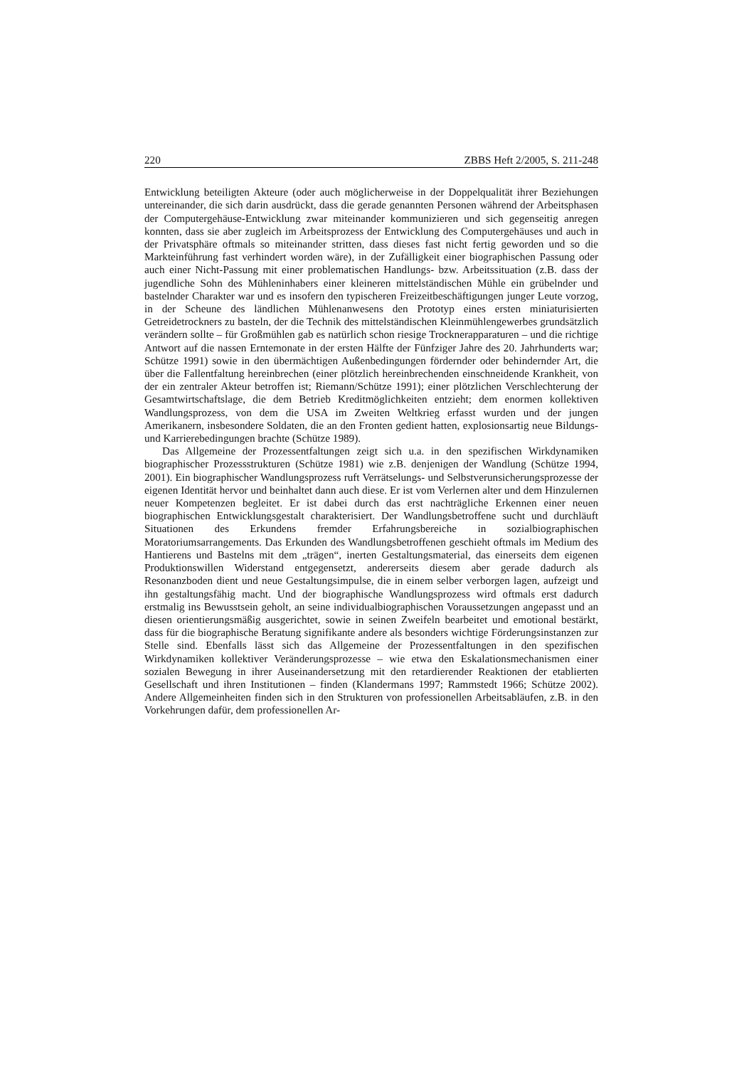220 ZBBS Heft 2/2005, S. 211-248
Entwicklung beteiligten Akteure (oder auch möglicherweise in der Doppelqualität ihrer Beziehungen untereinander, die sich darin ausdrückt, dass die gerade genannten Personen während der Arbeitsphasen der Computergehäuse-Entwicklung zwar miteinander kommunizieren und sich gegenseitig anregen konnten, dass sie aber zugleich im Arbeitsprozess der Entwicklung des Computergehäuses und auch in der Privatsphäre oftmals so miteinander stritten, dass dieses fast nicht fertig geworden und so die Markteinführung fast verhindert worden wäre), in der Zufälligkeit einer biographischen Passung oder auch einer Nicht-Passung mit einer problematischen Handlungs- bzw. Arbeitssituation (z.B. dass der jugendliche Sohn des Mühleninhabers einer kleineren mittelständischen Mühle ein grübelnder und bastelnder Charakter war und es insofern den typischeren Freizeitbeschäftigungen junger Leute vorzog, in der Scheune des ländlichen Mühlenanwesens den Prototyp eines ersten miniaturisierten Getreidetrockners zu basteln, der die Technik des mittelständischen Kleinmühlengewerbes grundsätzlich verändern sollte – für Großmühlen gab es natürlich schon riesige Trocknerapparaturen – und die richtige Antwort auf die nassen Erntemonate in der ersten Hälfte der Fünfziger Jahre des 20. Jahrhunderts war; Schütze 1991) sowie in den übermächtigen Außenbedingungen fördernder oder behindernder Art, die über die Fallentfaltung hereinbrechen (einer plötzlich hereinbrechenden einschneidende Krankheit, von der ein zentraler Akteur betroffen ist; Riemann/Schütze 1991); einer plötzlichen Verschlechterung der Gesamtwirtschaftslage, die dem Betrieb Kreditmöglichkeiten entzieht; dem enormen kollektiven Wandlungsprozess, von dem die USA im Zweiten Weltkrieg erfasst wurden und der jungen Amerikanern, insbesondere Soldaten, die an den Fronten gedient hatten, explosionsartig neue Bildungs- und Karrierebedingungen brachte (Schütze 1989).
Das Allgemeine der Prozessentfaltungen zeigt sich u.a. in den spezifischen Wirkdynamiken biographischer Prozessstrukturen (Schütze 1981) wie z.B. denjenigen der Wandlung (Schütze 1994, 2001). Ein biographischer Wandlungsprozess ruft Verrätselungs- und Selbstverunsicherungsprozesse der eigenen Identität hervor und beinhaltet dann auch diese. Er ist vom Verlernen alter und dem Hinzulernen neuer Kompetenzen begleitet. Er ist dabei durch das erst nachträgliche Erkennen einer neuen biographischen Entwicklungsgestalt charakterisiert. Der Wandlungsbetroffene sucht und durchläuft Situationen des Erkundens fremder Erfahrungsbereiche in sozialbiographischen Moratoriumsarrangements. Das Erkunden des Wandlungsbetroffenen geschieht oftmals im Medium des Hantierens und Bastelns mit dem „trägen“, inerten Gestaltungsmaterial, das einerseits dem eigenen Produktionswillen Widerstand entgegensetzt, andererseits diesem aber gerade dadurch als Resonanzboden dient und neue Gestaltungsimpulse, die in einem selber verborgen lagen, aufzeigt und ihn gestaltungsfähig macht. Und der biographische Wandlungsprozess wird oftmals erst dadurch erstmalig ins Bewusstsein geholt, an seine individualbiographischen Voraussetzungen angepasst und an diesen orientierungsmäßig ausgerichtet, sowie in seinen Zweifeln bearbeitet und emotional bestärkt, dass für die biographische Beratung signifikante andere als besonders wichtige Förderungsinstanzen zur Stelle sind. Ebenfalls lässt sich das Allgemeine der Prozessentfaltungen in den spezifischen Wirkdynamiken kollektiver Veränderungsprozesse – wie etwa den Eskalationsmechanismen einer sozialen Bewegung in ihrer Auseinandersetzung mit den retardierender Reaktionen der etablierten Gesellschaft und ihren Institutionen – finden (Klandermans 1997; Rammstedt 1966; Schütze 2002). Andere Allgemeinheiten finden sich in den Strukturen von professionellen Arbeitsabläufen, z.B. in den Vorkehrungen dafür, dem professionellen Ar-